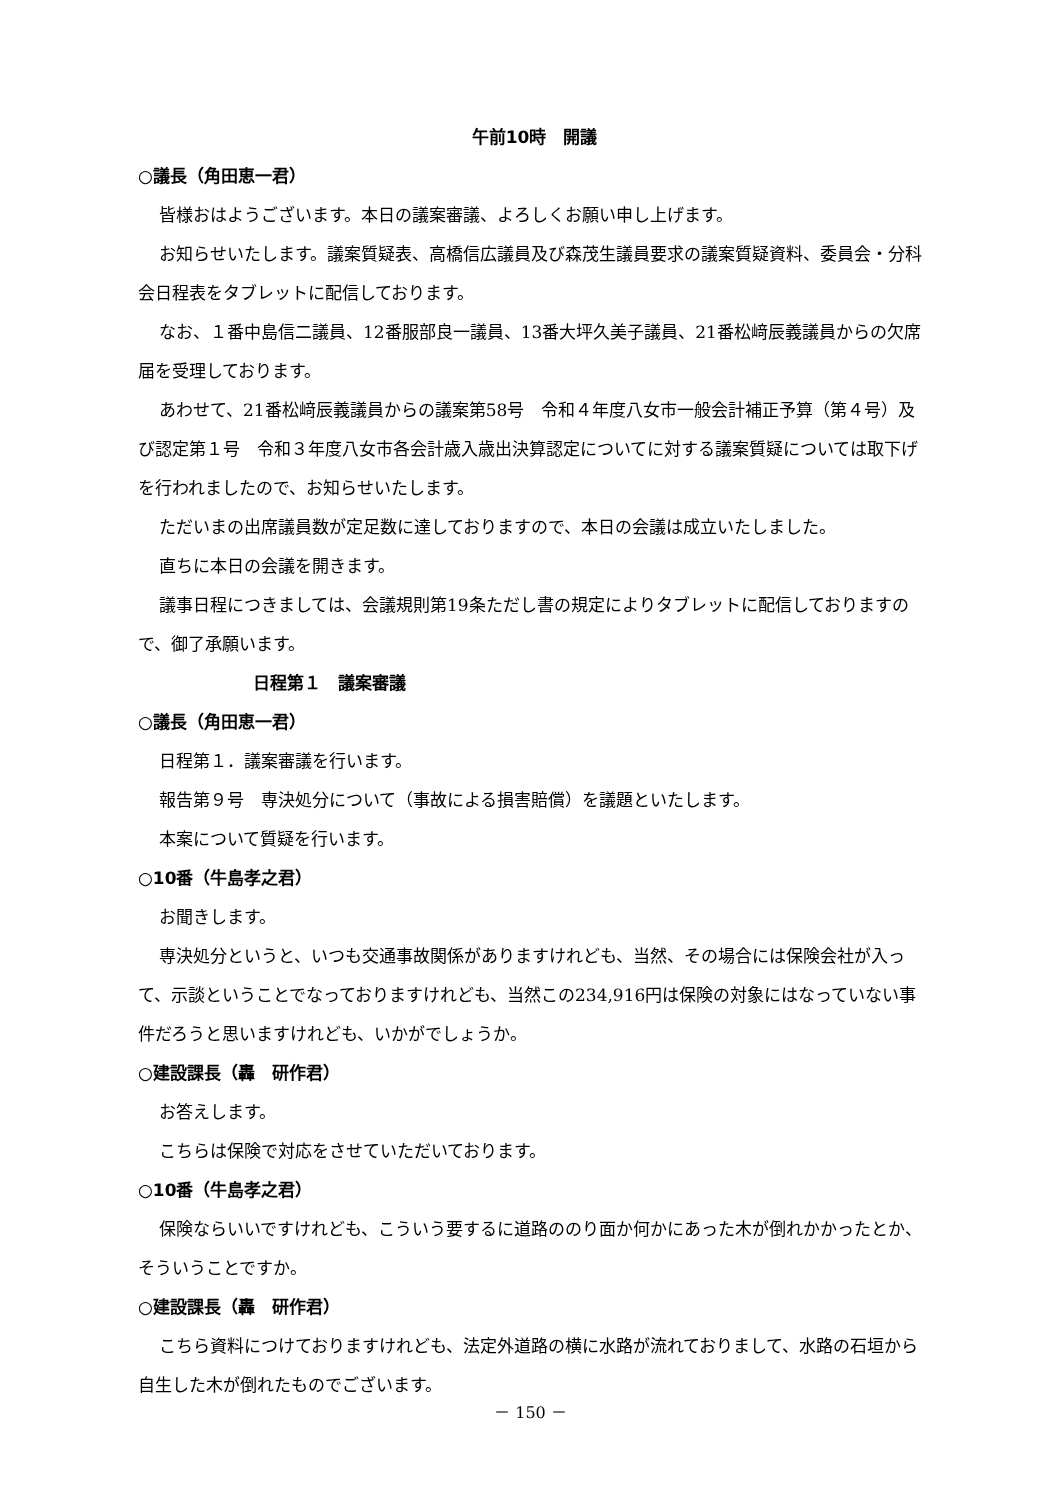午前10時　開議
○議長（角田恵一君）
皆様おはようございます。本日の議案審議、よろしくお願い申し上げます。
お知らせいたします。議案質疑表、高橋信広議員及び森茂生議員要求の議案質疑資料、委員会・分科会日程表をタブレットに配信しております。
なお、１番中島信二議員、12番服部良一議員、13番大坪久美子議員、21番松﨑辰義議員からの欠席届を受理しております。
あわせて、21番松﨑辰義議員からの議案第58号　令和４年度八女市一般会計補正予算（第４号）及び認定第１号　令和３年度八女市各会計歳入歳出決算認定についてに対する議案質疑については取下げを行われましたので、お知らせいたします。
ただいまの出席議員数が定足数に達しておりますので、本日の会議は成立いたしました。
直ちに本日の会議を開きます。
議事日程につきましては、会議規則第19条ただし書の規定によりタブレットに配信しておりますので、御了承願います。
日程第１　議案審議
○議長（角田恵一君）
日程第１．議案審議を行います。
報告第９号　専決処分について（事故による損害賠償）を議題といたします。
本案について質疑を行います。
○10番（牛島孝之君）
お聞きします。
専決処分というと、いつも交通事故関係がありますけれども、当然、その場合には保険会社が入って、示談ということでなっておりますけれども、当然この234,916円は保険の対象にはなっていない事件だろうと思いますけれども、いかがでしょうか。
○建設課長（轟　研作君）
お答えします。
こちらは保険で対応をさせていただいております。
○10番（牛島孝之君）
保険ならいいですけれども、こういう要するに道路ののり面か何かにあった木が倒れかかったとか、そういうことですか。
○建設課長（轟　研作君）
こちら資料につけておりますけれども、法定外道路の横に水路が流れておりまして、水路の石垣から自生した木が倒れたものでございます。
－ 150 －